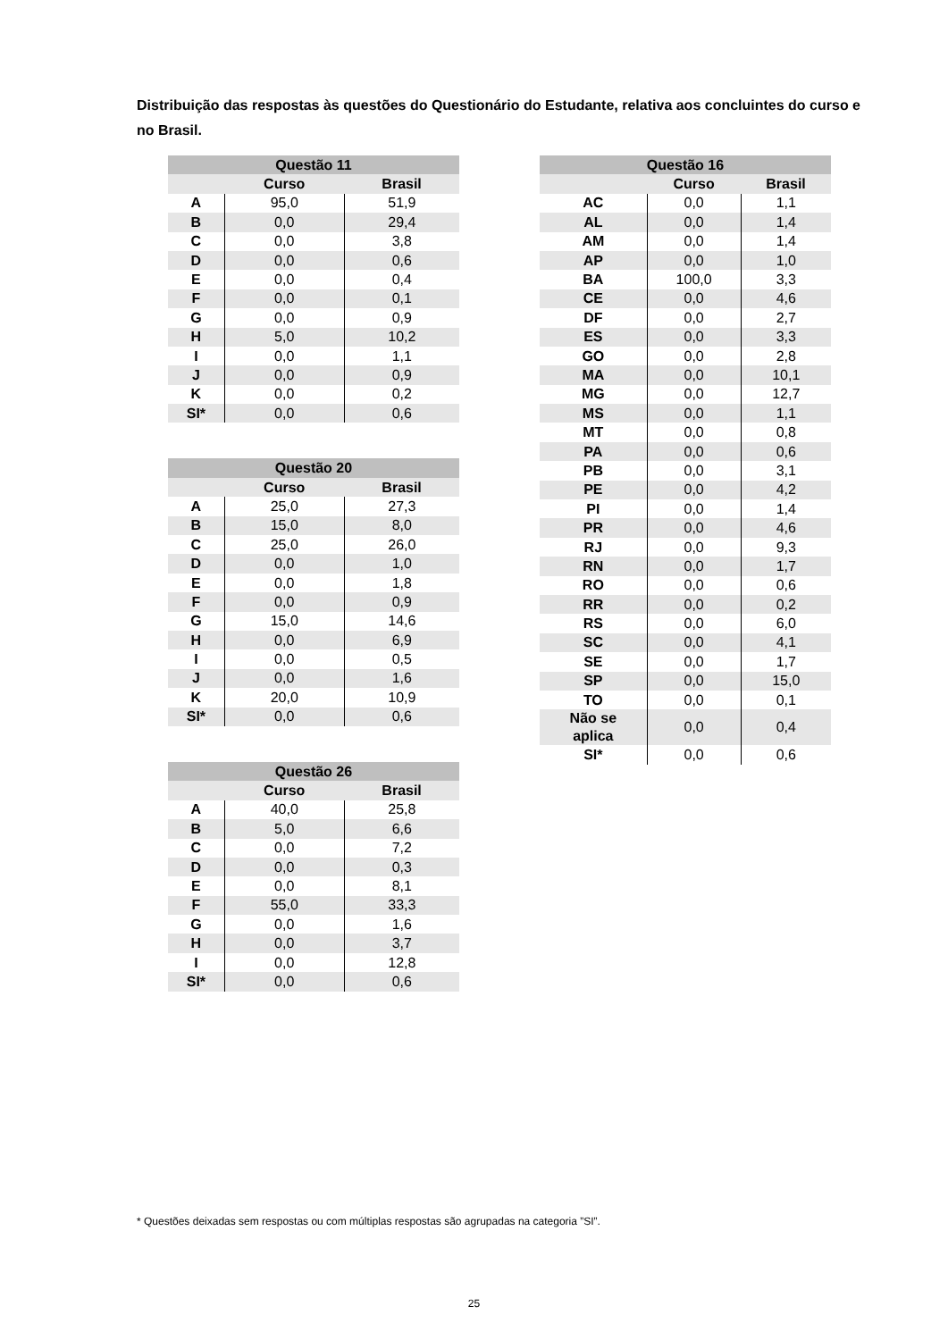Distribuição das respostas às questões do Questionário do Estudante, relativa aos concluintes do curso e no Brasil.
| Questão 11 | | |
| --- | --- | --- |
| | Curso | Brasil |
| A | 95,0 | 51,9 |
| B | 0,0 | 29,4 |
| C | 0,0 | 3,8 |
| D | 0,0 | 0,6 |
| E | 0,0 | 0,4 |
| F | 0,0 | 0,1 |
| G | 0,0 | 0,9 |
| H | 5,0 | 10,2 |
| I | 0,0 | 1,1 |
| J | 0,0 | 0,9 |
| K | 0,0 | 0,2 |
| SI* | 0,0 | 0,6 |
| Questão 20 | | |
| --- | --- | --- |
| | Curso | Brasil |
| A | 25,0 | 27,3 |
| B | 15,0 | 8,0 |
| C | 25,0 | 26,0 |
| D | 0,0 | 1,0 |
| E | 0,0 | 1,8 |
| F | 0,0 | 0,9 |
| G | 15,0 | 14,6 |
| H | 0,0 | 6,9 |
| I | 0,0 | 0,5 |
| J | 0,0 | 1,6 |
| K | 20,0 | 10,9 |
| SI* | 0,0 | 0,6 |
| Questão 26 | | |
| --- | --- | --- |
| | Curso | Brasil |
| A | 40,0 | 25,8 |
| B | 5,0 | 6,6 |
| C | 0,0 | 7,2 |
| D | 0,0 | 0,3 |
| E | 0,0 | 8,1 |
| F | 55,0 | 33,3 |
| G | 0,0 | 1,6 |
| H | 0,0 | 3,7 |
| I | 0,0 | 12,8 |
| SI* | 0,0 | 0,6 |
| Questão 16 | | |
| --- | --- | --- |
| | Curso | Brasil |
| AC | 0,0 | 1,1 |
| AL | 0,0 | 1,4 |
| AM | 0,0 | 1,4 |
| AP | 0,0 | 1,0 |
| BA | 100,0 | 3,3 |
| CE | 0,0 | 4,6 |
| DF | 0,0 | 2,7 |
| ES | 0,0 | 3,3 |
| GO | 0,0 | 2,8 |
| MA | 0,0 | 10,1 |
| MG | 0,0 | 12,7 |
| MS | 0,0 | 1,1 |
| MT | 0,0 | 0,8 |
| PA | 0,0 | 0,6 |
| PB | 0,0 | 3,1 |
| PE | 0,0 | 4,2 |
| PI | 0,0 | 1,4 |
| PR | 0,0 | 4,6 |
| RJ | 0,0 | 9,3 |
| RN | 0,0 | 1,7 |
| RO | 0,0 | 0,6 |
| RR | 0,0 | 0,2 |
| RS | 0,0 | 6,0 |
| SC | 0,0 | 4,1 |
| SE | 0,0 | 1,7 |
| SP | 0,0 | 15,0 |
| TO | 0,0 | 0,1 |
| Não se aplica | 0,0 | 0,4 |
| SI* | 0,0 | 0,6 |
* Questões deixadas sem respostas ou com múltiplas respostas são agrupadas na categoria ”SI”.
25